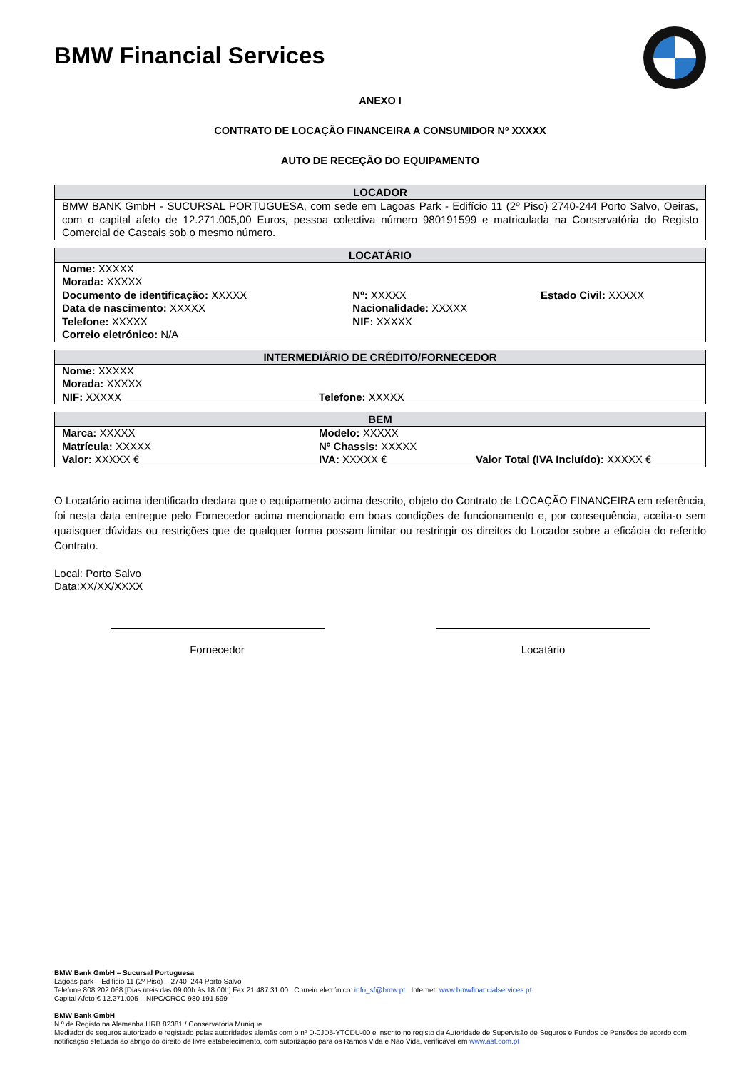BMW Financial Services
ANEXO I
CONTRATO DE LOCAÇÃO FINANCEIRA A CONSUMIDOR Nº XXXXX
AUTO DE RECEÇÃO DO EQUIPAMENTO
| LOCADOR |
| --- |
| BMW BANK GmbH - SUCURSAL PORTUGUESA, com sede em Lagoas Park - Edifício 11 (2º Piso) 2740-244 Porto Salvo, Oeiras, com o capital afeto de 12.271.005,00 Euros, pessoa colectiva número 980191599 e matriculada na Conservatória do Registo Comercial de Cascais sob o mesmo número. |
| LOCATÁRIO | | |
| --- | --- | --- |
| Nome: XXXXX | | |
| Morada: XXXXX | | |
| Documento de identificação: XXXXX | Nº: XXXXX | Estado Civil: XXXXX |
| Data de nascimento: XXXXX | Nacionalidade: XXXXX | |
| Telefone: XXXXX | NIF: XXXXX | |
| Correio eletrónico: N/A | | |
| INTERMEDIÁRIO DE CRÉDITO/FORNECEDOR | |
| --- | --- |
| Nome: XXXXX | |
| Morada: XXXXX | |
| NIF: XXXXX | Telefone: XXXXX |
| BEM | | |
| --- | --- | --- |
| Marca: XXXXX | Modelo: XXXXX | |
| Matrícula: XXXXX | Nº Chassis: XXXXX | |
| Valor: XXXXX € | IVA: XXXXX € | Valor Total (IVA Incluído): XXXXX € |
O Locatário acima identificado declara que o equipamento acima descrito, objeto do Contrato de LOCAÇÃO FINANCEIRA em referência, foi nesta data entregue pelo Fornecedor acima mencionado em boas condições de funcionamento e, por consequência, aceita-o sem quaisquer dúvidas ou restrições que de qualquer forma possam limitar ou restringir os direitos do Locador sobre a eficácia do referido Contrato.
Local: Porto Salvo
Data:XX/XX/XXXX
Fornecedor Locatário
BMW Bank GmbH – Sucursal Portuguesa
Lagoas park – Edificio 11 (2º Piso) – 2740–244 Porto Salvo
Telefone 808 202 068 [Dias úteis das 09.00h às 18.00h] Fax 21 487 31 00 Correio eletrónico: info_sf@bmw.pt Internet: www.bmwfinancialservices.pt
Capital Afeto € 12.271.005 – NIPC/CRCC 980 191 599
BMW Bank GmbH
N.º de Registo na Alemanha HRB 82381 / Conservatória Munique
Mediador de seguros autorizado e registado pelas autoridades alemãs com o nº D-0JD5-YTCDU-00 e inscrito no registo da Autoridade de Supervisão de Seguros e Fundos de Pensões de acordo com notificação efetuada ao abrigo do direito de livre estabelecimento, com autorização para os Ramos Vida e Não Vida, verificável em www.asf.com.pt